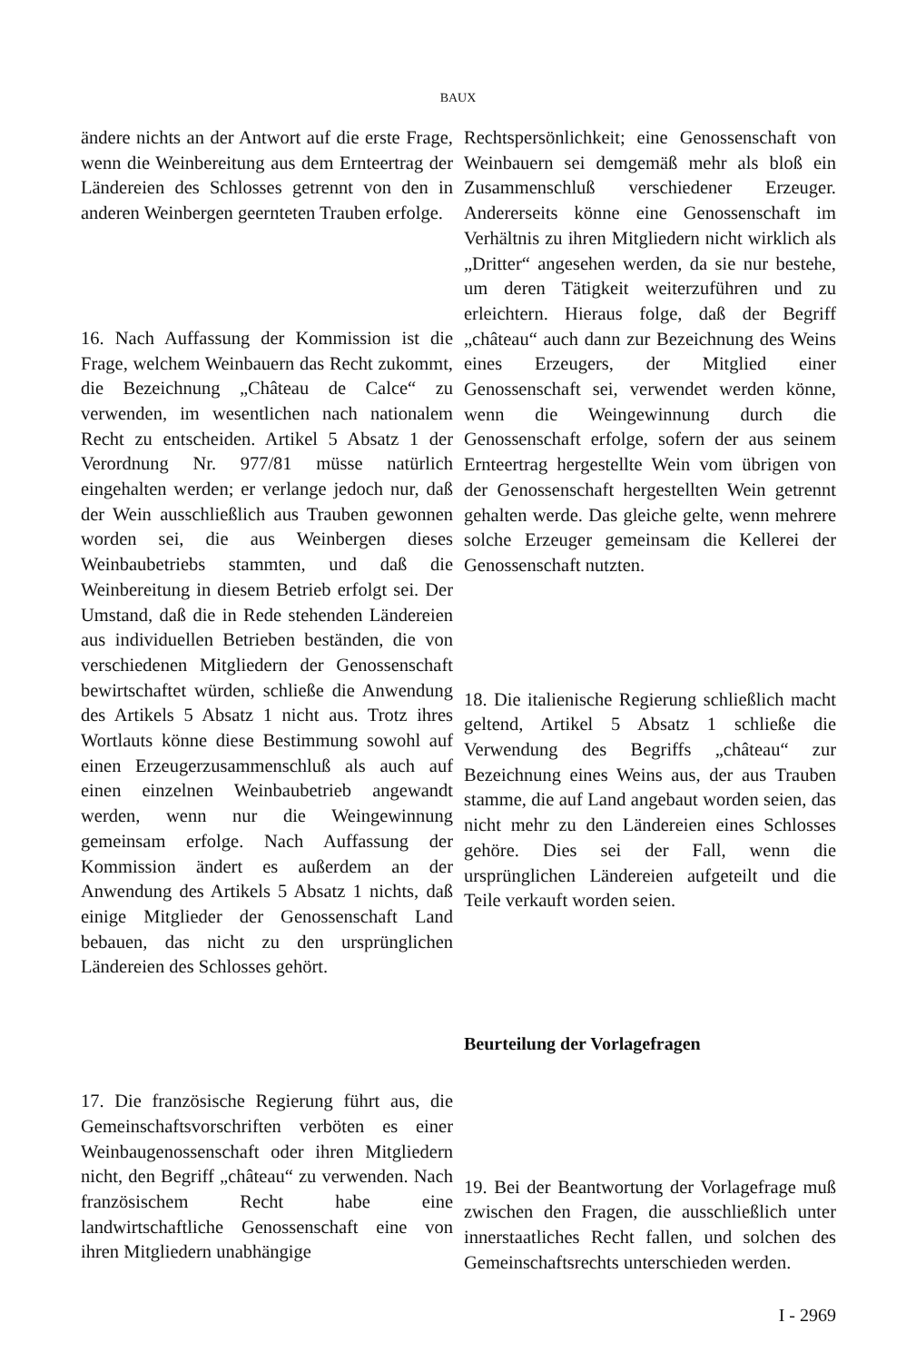BAUX
ändere nichts an der Antwort auf die erste Frage, wenn die Weinbereitung aus dem Ernteertrag der Ländereien des Schlosses getrennt von den in anderen Weinbergen geernteten Trauben erfolge.
16. Nach Auffassung der Kommission ist die Frage, welchem Weinbauern das Recht zukommt, die Bezeichnung „Château de Calce“ zu verwenden, im wesentlichen nach nationalem Recht zu entscheiden. Artikel 5 Absatz 1 der Verordnung Nr. 977/81 müsse natürlich eingehalten werden; er verlange jedoch nur, daß der Wein ausschließlich aus Trauben gewonnen worden sei, die aus Weinbergen dieses Weinbaubetriebs stammten, und daß die Weinbereitung in diesem Betrieb erfolgt sei. Der Umstand, daß die in Rede stehenden Ländereien aus individuellen Betrieben beständen, die von verschiedenen Mitgliedern der Genossenschaft bewirtschaftet würden, schließe die Anwendung des Artikels 5 Absatz 1 nicht aus. Trotz ihres Wortlauts könne diese Bestimmung sowohl auf einen Erzeugerzusammenschluß als auch auf einen einzelnen Weinbaubetrieb angewandt werden, wenn nur die Weingewinnung gemeinsam erfolge. Nach Auffassung der Kommission ändert es außerdem an der Anwendung des Artikels 5 Absatz 1 nichts, daß einige Mitglieder der Genossenschaft Land bebauen, das nicht zu den ursprünglichen Ländereien des Schlosses gehört.
17. Die französische Regierung führt aus, die Gemeinschaftsvorschriften verböten es einer Weinbaugenossenschaft oder ihren Mitgliedern nicht, den Begriff „château“ zu verwenden. Nach französischem Recht habe eine landwirtschaftliche Genossenschaft eine von ihren Mitgliedern unabhängige
Rechtspersönlichkeit; eine Genossenschaft von Weinbauern sei demgemäß mehr als bloß ein Zusammenschluß verschiedener Erzeuger. Andererseits könne eine Genossenschaft im Verhältnis zu ihren Mitgliedern nicht wirklich als „Dritter“ angesehen werden, da sie nur bestehe, um deren Tätigkeit weiterzuführen und zu erleichtern. Hieraus folge, daß der Begriff „château“ auch dann zur Bezeichnung des Weins eines Erzeugers, der Mitglied einer Genossenschaft sei, verwendet werden könne, wenn die Weingewinnung durch die Genossenschaft erfolge, sofern der aus seinem Ernteertrag hergestellte Wein vom übrigen von der Genossenschaft hergestellten Wein getrennt gehalten werde. Das gleiche gelte, wenn mehrere solche Erzeuger gemeinsam die Kellerei der Genossenschaft nutzten.
18. Die italienische Regierung schließlich macht geltend, Artikel 5 Absatz 1 schließe die Verwendung des Begriffs „château“ zur Bezeichnung eines Weins aus, der aus Trauben stamme, die auf Land angebaut worden seien, das nicht mehr zu den Ländereien eines Schlosses gehöre. Dies sei der Fall, wenn die ursprünglichen Ländereien aufgeteilt und die Teile verkauft worden seien.
Beurteilung der Vorlagefragen
19. Bei der Beantwortung der Vorlagefrage muß zwischen den Fragen, die ausschließlich unter innerstaatliches Recht fallen, und solchen des Gemeinschaftsrechts unterschieden werden.
I - 2969